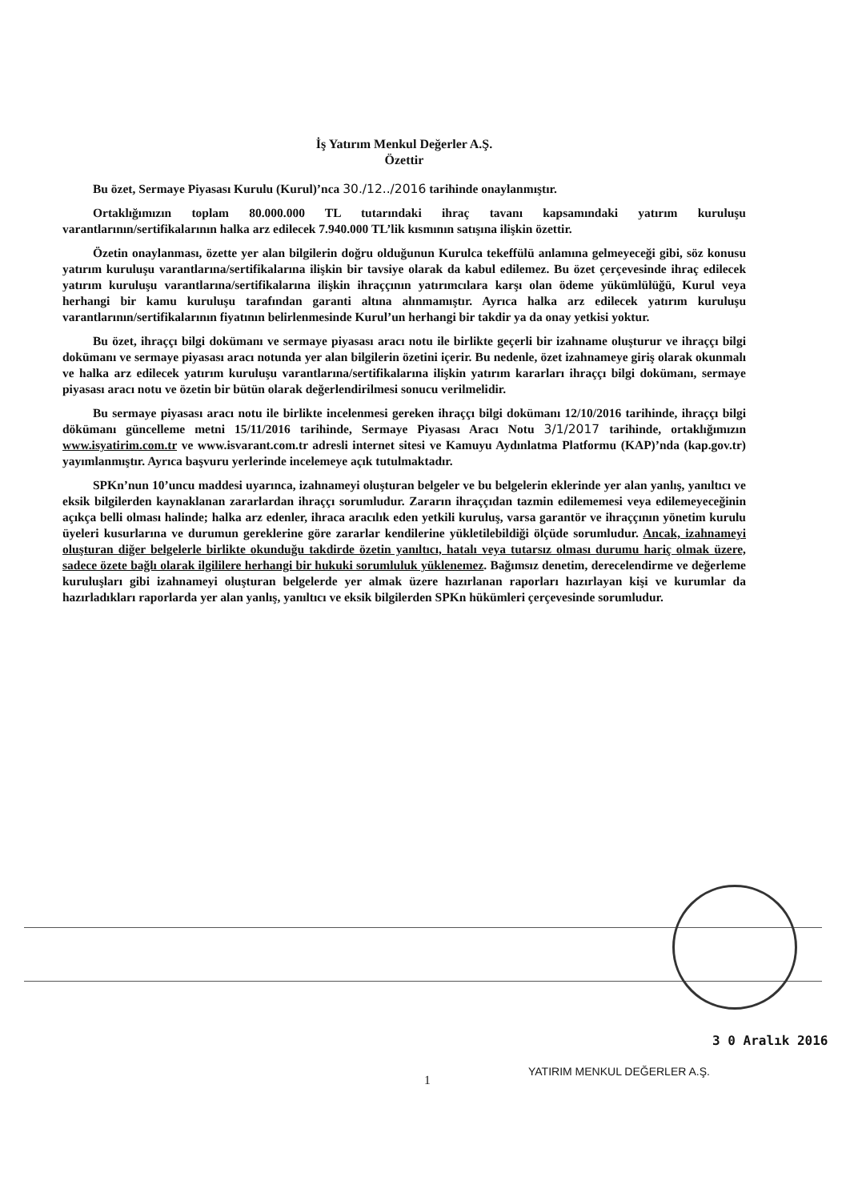İş Yatırım Menkul Değerler A.Ş.
Özettir
Bu özet, Sermaye Piyasası Kurulu (Kurul)’nca 30./12../2016 tarihinde onaylanmıştır.
Ortaklığımızın toplam 80.000.000 TL tutarındaki ihraç tavanı kapsamındaki yatırım kuruluşu varantlarının/sertifikalarının halka arz edilecek 7.940.000 TL’lik kısmının satışına ilişkin özettir.
Özetin onaylanması, özette yer alan bilgilerin doğru olduğunun Kurulca tekeffülü anlamına gelmeyeceği gibi, söz konusu yatırım kuruluşu varantlarına/sertifikalarına ilişkin bir tavsiye olarak da kabul edilemez. Bu özet çerçevesinde ihraç edilecek yatırım kuruluşu varantlarına/sertifikalarına ilişkin ihraççının yatırımcılara karşı olan ödeme yükümlülüğü, Kurul veya herhangi bir kamu kuruluşu tarafından garanti altına alınmamıştır. Ayrıca halka arz edilecek yatırım kuruluşu varantlarının/sertifikalarının fiyatının belirlenmesinde Kurul’un herhangi bir takdir ya da onay yetkisi yoktur.
Bu özet, ihraççı bilgi dokümanı ve sermaye piyasası aracı notu ile birlikte geçerli bir izahname oluşturur ve ihraççı bilgi dokümanı ve sermaye piyasası aracı notunda yer alan bilgilerin özetini içerir. Bu nedenle, özet izahnameye giriş olarak okunmalı ve halka arz edilecek yatırım kuruluşu varantlarına/sertifikalarına ilişkin yatırım kararları ihraççı bilgi dokümanı, sermaye piyasası aracı notu ve özetin bir bütün olarak değerlendirilmesi sonucu verilmelidir.
Bu sermaye piyasası aracı notu ile birlikte incelenmesi gereken ihraççı bilgi dokümanı 12/10/2016 tarihinde, ihraççı bilgi dökümanı güncelleme metni 15/11/2016 tarihinde, Sermaye Piyasası Aracı Notu 3/1/2017 tarihinde, ortaklığımızın www.isyatirim.com.tr ve www.isvarant.com.tr adresli internet sitesi ve Kamuyu Aydınlatma Platformu (KAP)’nda (kap.gov.tr) yayımlanmıştır. Ayrıca başvuru yerlerinde incelemeye açık tutulmaktadır.
SPKn’nun 10’uncu maddesi uyarınca, izahnameyi oluşturan belgeler ve bu belgelerin eklerinde yer alan yanlış, yanıltıcı ve eksik bilgilerden kaynaklanan zararlardan ihraççı sorumludur. Zararın ihraççıdan tazmin edilememesi veya edilemeyeceğinin açıkça belli olması halinde; halka arz edenler, ihraca aracılık eden yetkili kuruluş, varsa garantör ve ihraççının yönetim kurulu üyeleri kusurlarına ve durumun gereklerine göre zararlar kendilerine yükletilebildiği ölçüde sorumludur. Ancak, izahnameyi oluşturan diğer belgelerle birlikte okunduğu takdirde özetin yanıltıcı, hatalı veya tutarsız olması durumu hariç olmak üzere, sadece özete bağlı olarak ilgililere herhangi bir hukuki sorumluluk yüklenemez. Bağımsız denetim, derecelendirme ve değerleme kuruluşları gibi izahnameyi oluşturan belgelerde yer almak üzere hazırlanan raporları hazırlayan kişi ve kurumlar da hazırladıkları raporlarda yer alan yanlış, yanıltıcı ve eksik bilgilerden SPKn hükümleri çerçevesinde sorumludur.
3 0 Aralık 2016
1
YATIRIM MENKUL DEĞERLER A.Ş.